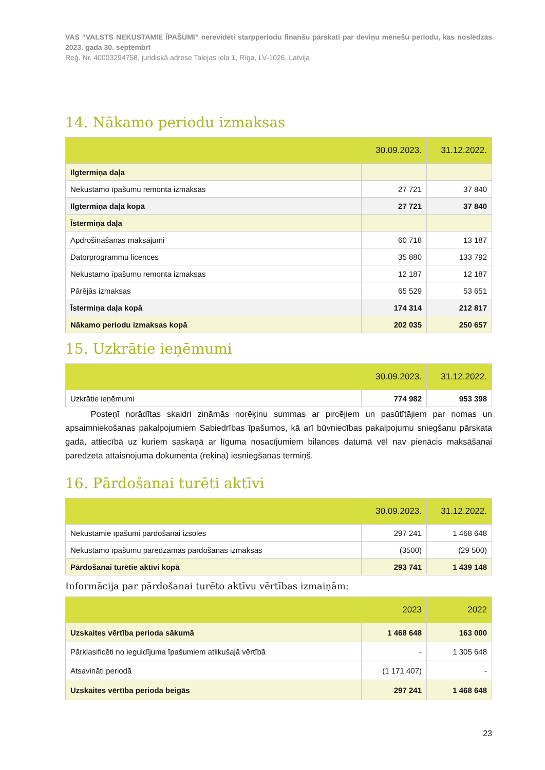VAS “VALSTS NEKUSTAMIE ĪPAŠUMI” nerevidēti starpperiodu finanšu pārskati par deviņu mēnešu periodu, kas noslēdzās 2023. gada 30. septembrī
Reģ. Nr. 40003294758, juridiskā adrese Talejas iela 1, Rīga, LV-1026, Latvija
14. Nākamo periodu izmaksas
| | 30.09.2023. | 31.12.2022. |
| --- | --- | --- |
| Ilgtermiņa daļa | | |
| Nekustamo īpašumu remonta izmaksas | 27 721 | 37 840 |
| Ilgtermiņa daļa kopā | 27 721 | 37 840 |
| Īstermiņa daļa | | |
| Apdrošināšanas maksājumi | 60 718 | 13 187 |
| Datorprogrammu licences | 35 880 | 133 792 |
| Nekustamo īpašumu remonta izmaksas | 12 187 | 12 187 |
| Pārējās izmaksas | 65 529 | 53 651 |
| Īstermiņa daļa kopā | 174 314 | 212 817 |
| Nākamo periodu izmaksas kopā | 202 035 | 250 657 |
15. Uzkrātie ieņēmumi
| | 30.09.2023. | 31.12.2022. |
| --- | --- | --- |
| Uzkrātie ieņēmumi | 774 982 | 953 398 |
   Posteņī norādītas skaidri zināmās norēķinu summas ar pircējiem un pasūtītājiem par nomas un apsaimniekošanas pakalpojumiem Sabiedrības īpašumos, kā arī būvniecības pakalpojumu sniegšanu pārskata gadā, attiecībā uz kuriem saskaņā ar līguma nosacījumiem bilances datumā vēl nav pienācis maksāšanai paredzētā attaisnojuma dokumenta (rēķina) iesniegšanas termiņš.
16. Pārdošanai turēti aktīvi
| | 30.09.2023. | 31.12.2022. |
| --- | --- | --- |
| Nekustamie īpašumi pārdošanai izsolēs | 297 241 | 1 468 648 |
| Nekustamo īpašumu paredzamās pārdošanas izmaksas | (3500) | (29 500) |
| Pārdošanai turētie aktīvi kopā | 293 741 | 1 439 148 |
Informācija par pārdošanai turēto aktīvu vērtības izmaiņām:
| | 2023 | 2022 |
| --- | --- | --- |
| Uzskaites vērtība perioda sākumā | 1 468 648 | 163 000 |
| Pārklasificēti no ieguldījuma īpašumiem atlikušajā vērtībā | - | 1 305 648 |
| Atsavināti periodā | (1 171 407) | - |
| Uzskaites vērtība perioda beigās | 297 241 | 1 468 648 |
23